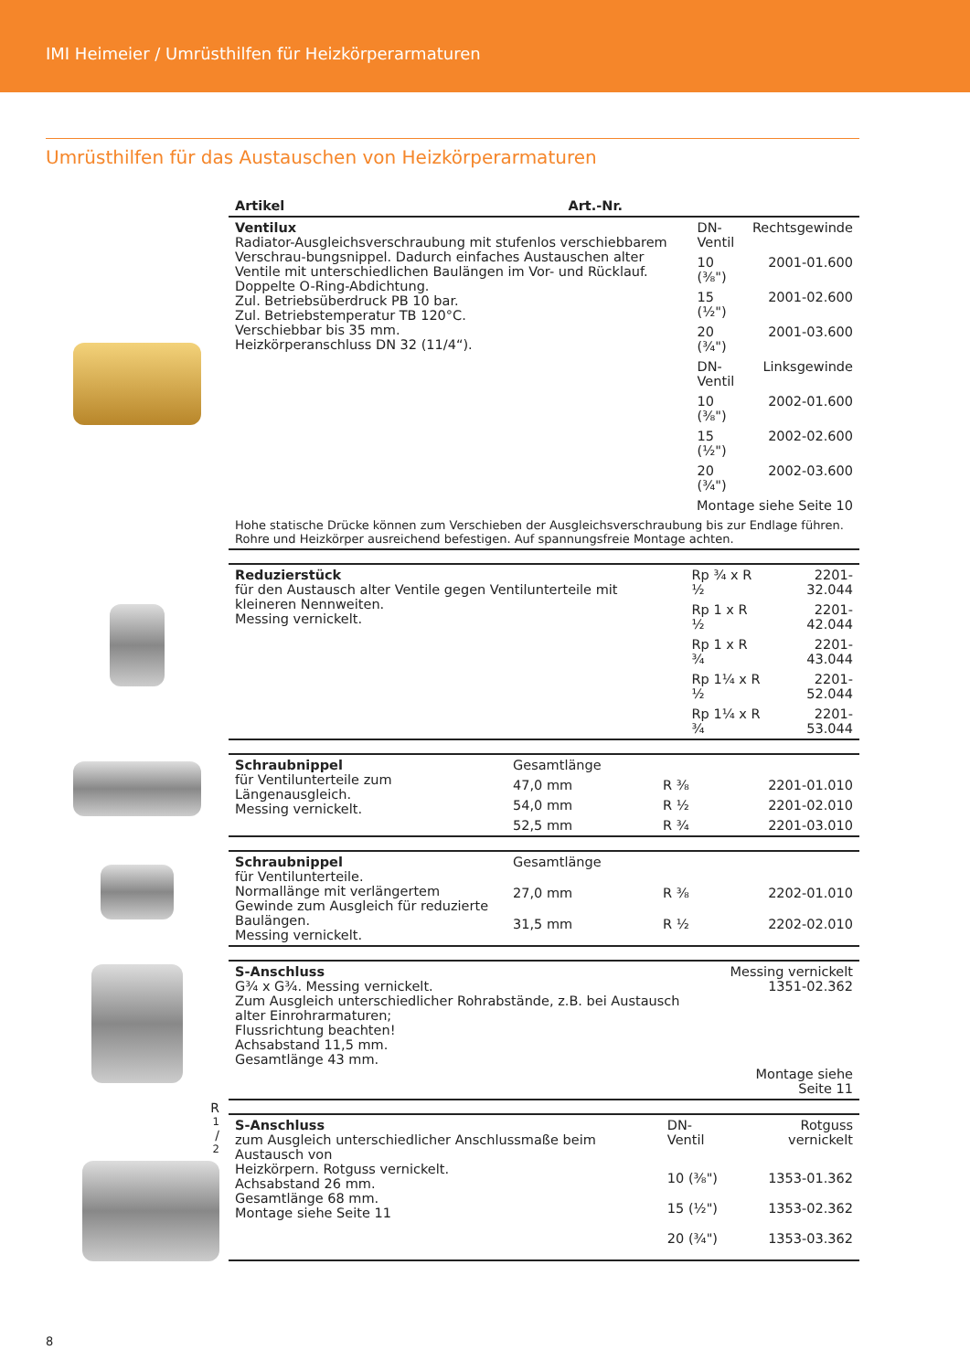IMI Heimeier / Umrüsthilfen für Heizkörperarmaturen
Umrüsthilfen für das Austauschen von Heizkörperarmaturen
| Artikel | | Art.-Nr. |
| --- | --- | --- |
| Ventilux Radiator-Ausgleichsverschraubung mit stufenlos verschiebbarem Verschrau-bungsnippel. Dadurch einfaches Austauschen alter Ventile mit unterschiedlichen Baulängen im Vor- und Rücklauf. Doppelte O-Ring-Abdichtung. Zul. Betriebsüberdruck PB 10 bar. Zul. Betriebstemperatur TB 120°C. Verschiebbar bis 35 mm. Heizkörperanschluss DN 32 (11/4“). | DN-Ventil | Rechtsgewinde |
| | 10 (⅜") | 2001-01.600 |
| | 15 (½") | 2001-02.600 |
| | 20 (¾") | 2001-03.600 |
| | DN-Ventil | Linksgewinde |
| | 10 (⅜") | 2002-01.600 |
| | 15 (½") | 2002-02.600 |
| | 20 (¾") | 2002-03.600 |
| Montage siehe Seite 10 | | |
| Hohe statische Drücke können zum Verschieben der Ausgleichsverschraubung bis zur Endlage führen. Rohre und Heizkörper ausreichend befestigen. Auf spannungsfreie Montage achten. | | |
| Reduzierstück für den Austausch alter Ventile gegen Ventilunterteile mit kleineren Nennweiten. Messing vernickelt. | Rp ¾ x R ½ | 2201-32.044 |
| | Rp 1 x R ½ | 2201-42.044 |
| | Rp 1 x R ¾ | 2201-43.044 |
| | Rp 1¼ x R ½ | 2201-52.044 |
| | Rp 1¼ x R ¾ | 2201-53.044 |
| Schraubnippel für Ventilunterteile zum Längenausgleich. Messing vernickelt. | Gesamtlänge | | |
| | 47,0 mm | R ⅜ | 2201-01.010 |
| | 54,0 mm | R ½ | 2201-02.010 |
| | 52,5 mm | R ¾ | 2201-03.010 |
| Schraubnippel für Ventilunterteile. Normallänge mit verlängertem Gewinde zum Ausgleich für reduzierte Baulängen. Messing vernickelt. | Gesamtlänge | | |
| | 27,0 mm | R ⅜ | 2202-01.010 |
| | 31,5 mm | R ½ | 2202-02.010 |
| S-Anschluss G¾ x G¾. Messing vernickelt. Zum Ausgleich unterschiedlicher Rohrabstände, z.B. bei Austausch alter Einrohrarmaturen; Flussrichtung beachten! Achsabstand 11,5 mm. Gesamtlänge 43 mm. | Messing vernickelt 1351-02.362 Montage siehe Seite 11 |
R1/2
| S-Anschluss zum Ausgleich unterschiedlicher Anschlussmaße beim Austausch von Heizkörpern. Rotguss vernickelt. Achsabstand 26 mm. Gesamtlänge 68 mm. Montage siehe Seite 11 | DN-Ventil | Rotguss vernickelt |
| | 10 (⅜") | 1353-01.362 |
| | 15 (½") | 1353-02.362 |
| | 20 (¾") | 1353-03.362 |
8